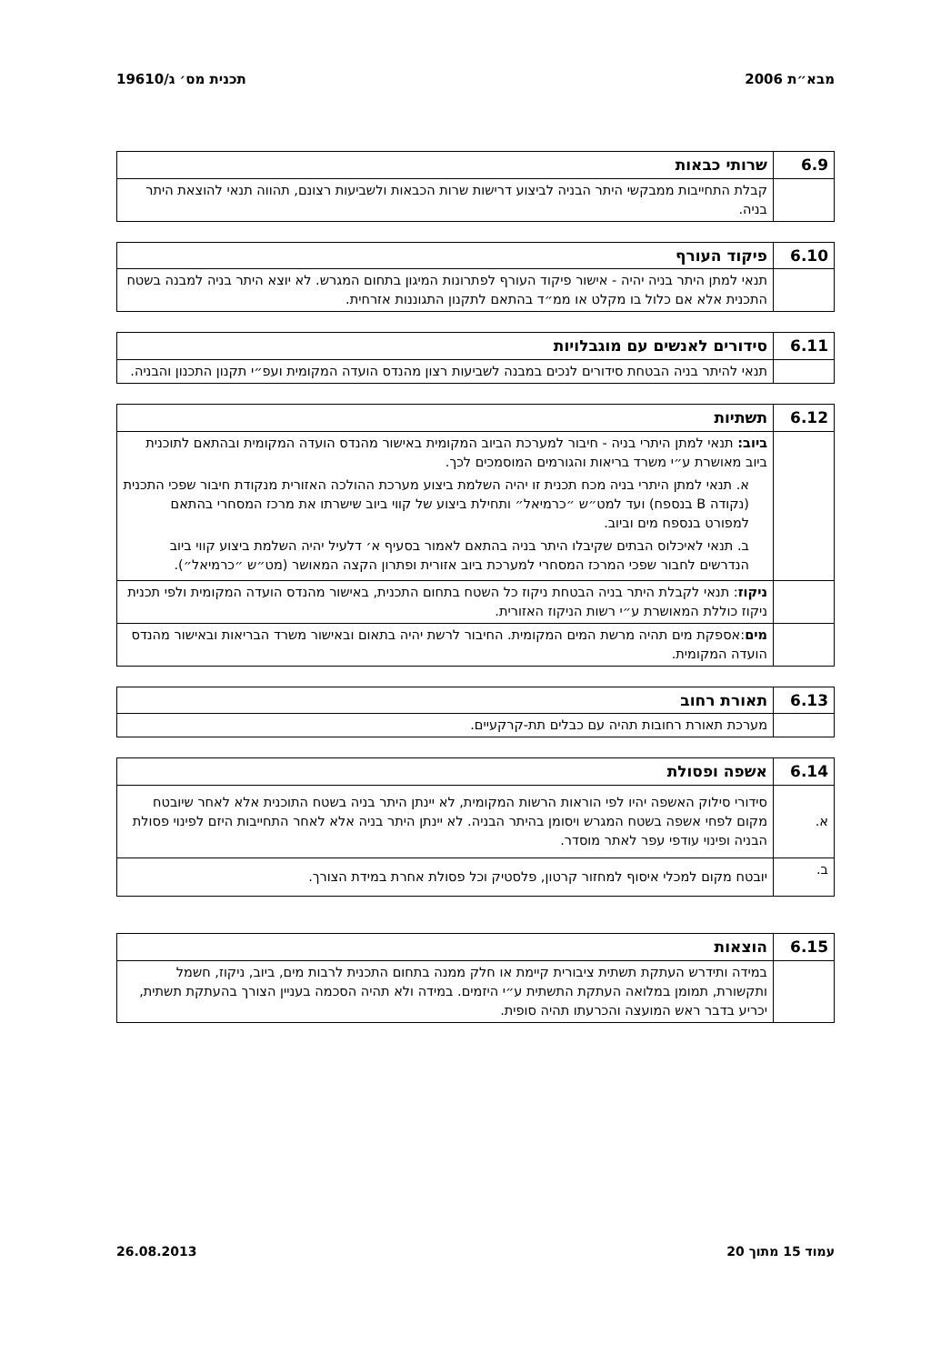מבא״ת 2006 תכנית מס׳ ג/19610
| 6.9 | שרותי כבאות |
| | קבלת התחייבות ממבקשי היתר הבניה לביצוע דרישות שרות הכבאות ולשביעות רצונם, תהווה תנאי להוצאת היתר בניה. |
| 6.10 | פיקוד העורף |
| | תנאי למתן היתר בניה יהיה - אישור פיקוד העורף לפתרונות המיגון בתחום המגרש. לא יוצא היתר בניה למבנה בשטח התכנית אלא אם כלול בו מקלט או ממ״ד בהתאם לתקנון התגוננות אזרחית. |
| 6.11 | סידורים לאנשים עם מוגבלויות |
| | תנאי להיתר בניה הבטחת סידורים לנכים במבנה לשביעות רצון מהנדס הועדה המקומית ועפ״י תקנון התכנון והבניה. |
| 6.12 | תשתיות |
| | ביוב: תנאי למתן היתרי בניה - חיבור למערכת הביוב המקומית באישור מהנדס הועדה המקומית ובהתאם לתוכנית ביוב מאושרת ע״י משרד בריאות והגורמים המוסמכים לכך. א. תנאי למתן היתרי בניה מכח תכנית זו יהיה השלמת ביצוע מערכת ההולכה האזורית מנקודת חיבור שפכי התכנית (נקודה B בנספח) ועד למט״ש ״כרמיאל״ ותחילת ביצוע של קווי ביוב שישרתו את מרכז המסחרי בהתאם למפורט בנספח מים וביוב. ב. תנאי לאיכלוס הבתים שקיבלו היתר בניה בהתאם לאמור בסעיף א׳ דלעיל יהיה השלמת ביצוע קווי ביוב הנדרשים לחבור שפכי המרכז המסחרי למערכת ביוב אזורית ופתרון הקצה המאושר (מט״ש ״כרמיאל״). |
| | ניקוז : תנאי לקבלת היתר בניה הבטחת ניקוז כל השטח בתחום התכנית, באישור מהנדס הועדה המקומית ולפי תכנית ניקוז כוללת המאושרת ע״י רשות הניקוז האזורית. |
| | מים :אספקת מים תהיה מרשת המים המקומית. החיבור לרשת יהיה בתאום ובאישור משרד הבריאות ובאישור מהנדס הועדה המקומית. |
| 6.13 | תאורת רחוב |
| | מערכת תאורת רחובות תהיה עם כבלים תת-קרקעיים. |
| 6.14 | אשפה ופסולת |
| א. | סידורי סילוק האשפה יהיו לפי הוראות הרשות המקומית, לא יינתן היתר בניה בשטח התוכנית אלא לאחר שיובטח מקום לפחי אשפה בשטח המגרש ויסומן בהיתר הבניה. לא יינתן היתר בניה אלא לאחר התחייבות היזם לפינוי פסולת הבניה ופינוי עודפי עפר לאתר מוסדר. |
| ב. | יובטח מקום למכלי איסוף למחזור קרטון, פלסטיק וכל פסולת אחרת במידת הצורך. |
| 6.15 | הוצאות |
| | במידה ותידרש העתקת תשתית ציבורית קיימת או חלק ממנה בתחום התכנית לרבות מים, ביוב, ניקוז, חשמל ותקשורת, תמומן במלואה העתקת התשתית ע״י היזמים. במידה ולא תהיה הסכמה בעניין הצורך בהעתקת תשתית, יכריע בדבר ראש המועצה והכרעתו תהיה סופית. |
עמוד 15 מתוך 20 26.08.2013